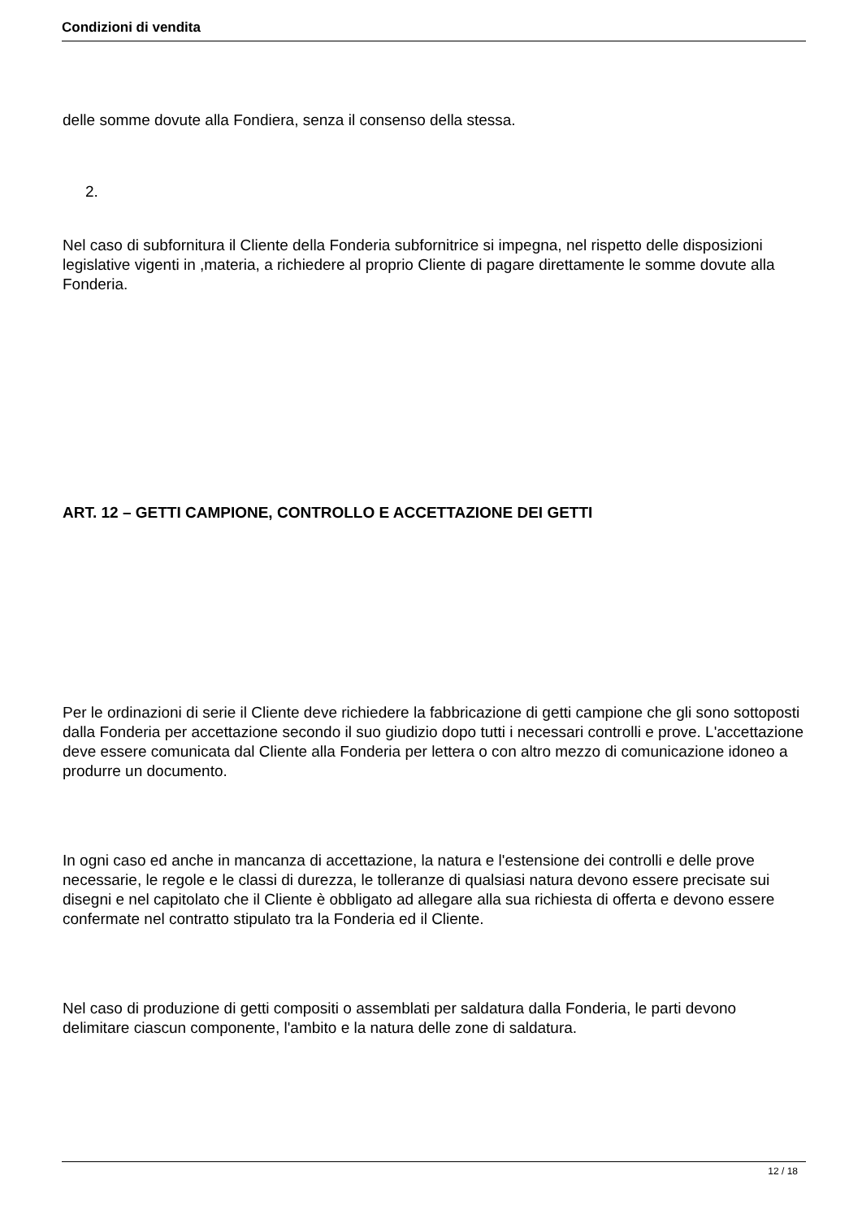Condizioni di vendita
delle somme dovute alla Fondiera, senza il consenso della stessa.
2.
Nel caso di subfornitura il Cliente della Fonderia subfornitrice si impegna, nel rispetto delle disposizioni legislative vigenti in ,materia, a richiedere al proprio Cliente di pagare direttamente le somme dovute alla Fonderia.
ART. 12 – GETTI CAMPIONE, CONTROLLO E ACCETTAZIONE DEI GETTI
Per le ordinazioni di serie il Cliente deve richiedere la fabbricazione di getti campione che gli sono sottoposti dalla Fonderia per accettazione secondo il suo giudizio dopo tutti i necessari controlli e prove. L'accettazione deve essere comunicata dal Cliente alla Fonderia per lettera o con altro mezzo di comunicazione idoneo a produrre un documento.
In ogni caso ed anche in mancanza di accettazione, la natura e l'estensione dei controlli e delle prove necessarie, le regole e le classi di durezza, le tolleranze di qualsiasi natura devono essere precisate sui disegni e nel capitolato che il Cliente è obbligato ad allegare alla sua richiesta di offerta e devono essere confermate nel contratto stipulato tra la Fonderia ed il Cliente.
Nel caso di produzione di getti compositi o assemblati per saldatura dalla Fonderia, le parti devono delimitare ciascun componente, l'ambito e la natura delle zone di saldatura.
12 / 18